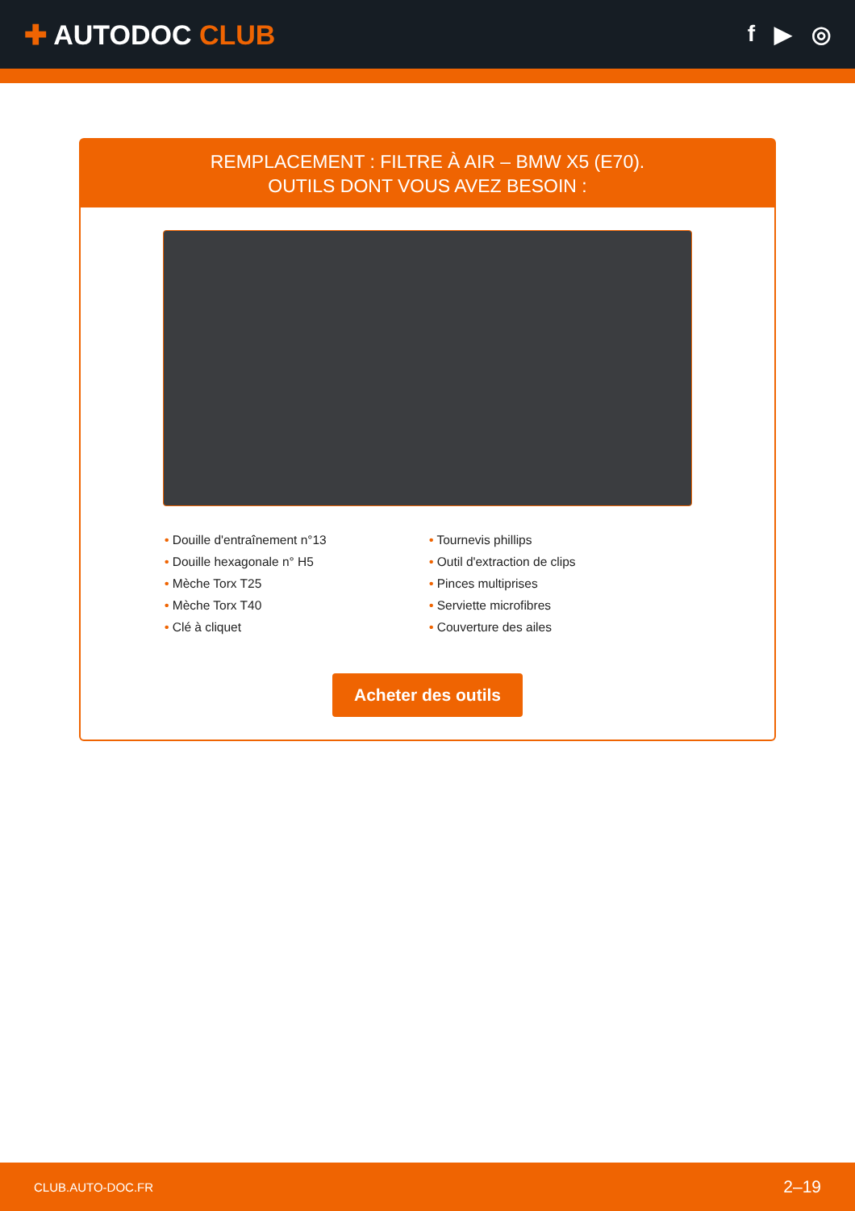✚ AUTODOC CLUB
f ▶ ◎
REMPLACEMENT : FILTRE À AIR – BMW X5 (E70).
OUTILS DONT VOUS AVEZ BESOIN :
• Douille d'entraînement n°13
• Douille hexagonale n° H5
• Mèche Torx T25
• Mèche Torx T40
• Clé à cliquet
• Tournevis phillips
• Outil d'extraction de clips
• Pinces multiprises
• Serviette microfibres
• Couverture des ailes
Acheter des outils
CLUB.AUTO-DOC.FR 2–19